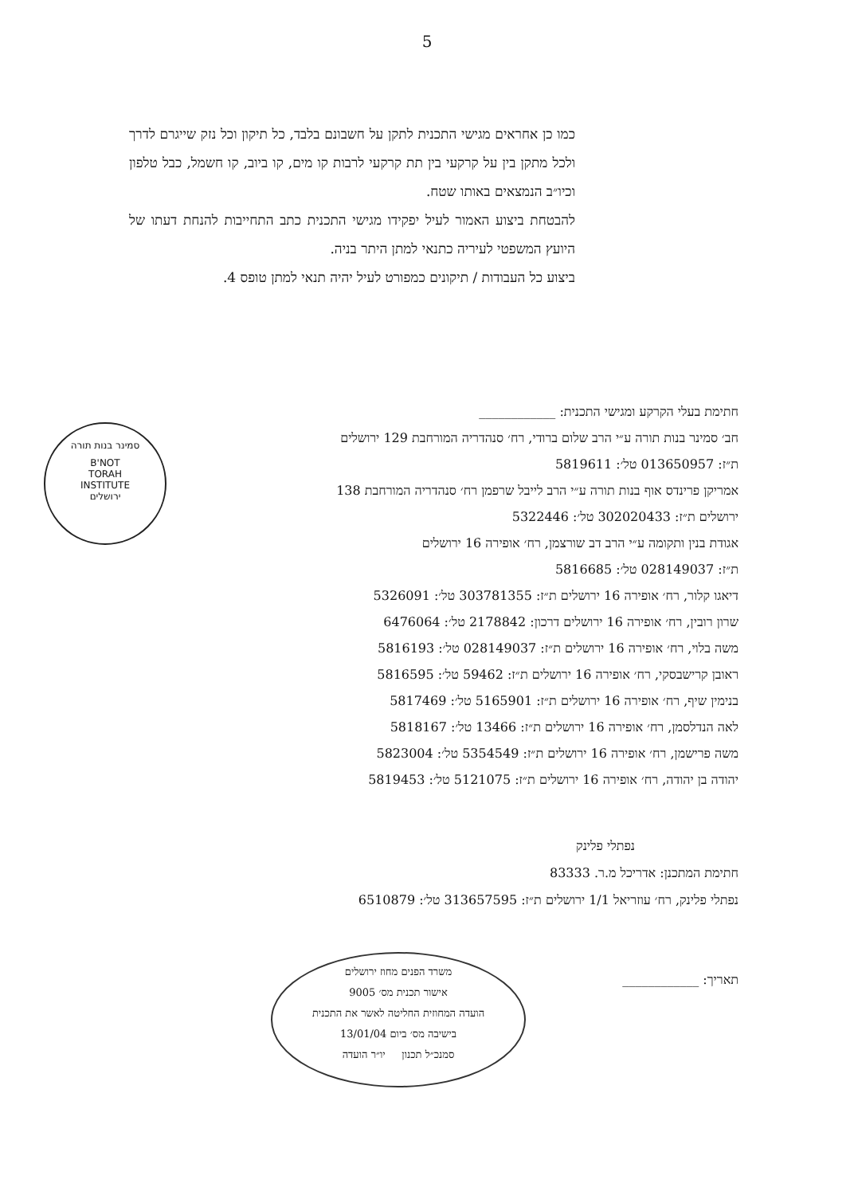5
כמו כן אחראים מגישי התכנית לתקן על חשבונם בלבד, כל תיקון וכל נזק שייגרם לדרך ולכל מתקן בין על קרקעי בין תת קרקעי לרבות קו מים, קו ביוב, קו חשמל, כבל טלפון וכיו״ב הנמצאים באותו שטח.
להבטחת ביצוע האמור לעיל יפקידו מגישי התכנית כתב התחייבות להנחת דעתו של היועץ המשפטי לעיריה כתנאי למתן היתר בניה.
ביצוע כל העבודות / תיקונים כמפורט לעיל יהיה תנאי למתן טופס 4.
סמינר בנות תורה
B'NOT
TORAH
INSTITUTE
ירושלים
חתימת בעלי הקרקע ומגישי התכנית: ____________
חב׳ סמינר בנות תורה ע״י הרב שלום ברודי, רח׳ סנהדריה המורחבת 129 ירושלים
ת״ז: 013650957 טל׳: 5819611
אמריקן פרינדס אוף בנות תורה ע״י הרב לייבל שרפמן רח׳ סנהדריה המורחבת 138
ירושלים ת״ז: 302020433 טל׳: 5322446
אגודת בנין ותקומה ע״י הרב דב שורצמן, רח׳ אופירה 16 ירושלים
ת״ז: 028149037 טל׳: 5816685
דיאגו קלור, רח׳ אופירה 16 ירושלים ת״ז: 303781355 טל׳: 5326091
שרון רובין, רח׳ אופירה 16 ירושלים דרכון: 2178842 טל׳: 6476064
משה בלוי, רח׳ אופירה 16 ירושלים ת״ז: 028149037 טל׳: 5816193
ראובן קרישבסקי, רח׳ אופירה 16 ירושלים ת״ז: 59462 טל׳: 5816595
בנימין שיף, רח׳ אופירה 16 ירושלים ת״ז: 5165901 טל׳: 5817469
לאה הנדלסמן, רח׳ אופירה 16 ירושלים ת״ז: 13466 טל׳: 5818167
משה פרישמן, רח׳ אופירה 16 ירושלים ת״ז: 5354549 טל׳: 5823004
יהודה בן יהודה, רח׳ אופירה 16 ירושלים ת״ז: 5121075 טל׳: 5819453
נפתלי פלינק
חתימת המתכנן: אדריכל מ.ר. 83333
נפתלי פלינק, רח׳ עוזריאל 1/1 ירושלים ת״ז: 313657595 טל׳: 6510879
תאריך: ____________
משרד הפנים מחוז ירושלים
אישור תכנית מס׳ 9005
הועדה המחוזית החליטה לאשר את התכנית
בישיבה מס׳ ביום 13/01/04
סמנכ״ל תכנון יו״ר הועדה